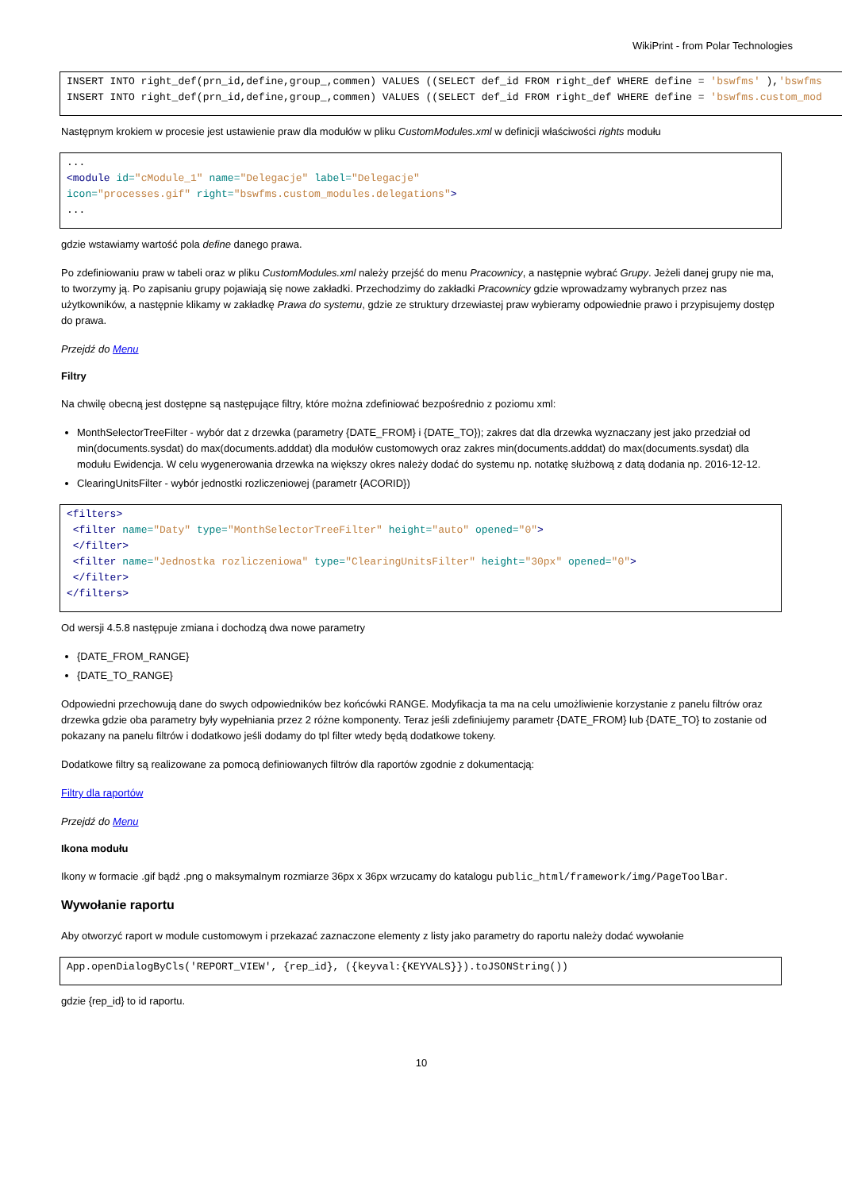WikiPrint - from Polar Technologies
INSERT INTO right_def(prn_id,define,group_,commen) VALUES ((SELECT def_id FROM right_def WHERE define = 'bswfms' ),'bswfms
INSERT INTO right_def(prn_id,define,group_,commen) VALUES ((SELECT def_id FROM right_def WHERE define = 'bswfms.custom_mod
Następnym krokiem w procesie jest ustawienie praw dla modułów w pliku CustomModules.xml w definicji właściwości rights modułu
...
<module id="cModule_1" name="Delegacje" label="Delegacje"
icon="processes.gif" right="bswfms.custom_modules.delegations">
...
gdzie wstawiamy wartość pola define danego prawa.
Po zdefiniowaniu praw w tabeli oraz w pliku CustomModules.xml należy przejść do menu Pracownicy, a następnie wybrać Grupy. Jeżeli danej grupy nie ma, to tworzymy ją. Po zapisaniu grupy pojawiają się nowe zakładki. Przechodzimy do zakładki Pracownicy gdzie wprowadzamy wybranych przez nas użytkowników, a następnie klikamy w zakładkę Prawa do systemu, gdzie ze struktury drzewiastej praw wybieramy odpowiednie prawo i przypisujemy dostęp do prawa.
Przejdź do Menu
Filtry
Na chwilę obecną jest dostępne są następujące filtry, które można zdefiniować bezpośrednio z poziomu xml:
MonthSelectorTreeFilter - wybór dat z drzewka (parametry {DATE_FROM} i {DATE_TO}); zakres dat dla drzewka wyznaczany jest jako przedział od min(documents.sysdat) do max(documents.adddat) dla modułów customowych oraz zakres min(documents.adddat) do max(documents.sysdat) dla modułu Ewidencja. W celu wygenerowania drzewka na większy okres należy dodać do systemu np. notatkę służbową z datą dodania np. 2016-12-12.
ClearingUnitsFilter - wybór jednostki rozliczeniowej (parametr {ACORID})
<filters>
 <filter name="Daty" type="MonthSelectorTreeFilter" height="auto" opened="0">
 </filter>
 <filter name="Jednostka rozliczeniowa" type="ClearingUnitsFilter" height="30px" opened="0">
 </filter>
</filters>
Od wersji 4.5.8 następuje zmiana i dochodzą dwa nowe parametry
{DATE_FROM_RANGE}
{DATE_TO_RANGE}
Odpowiedni przechowują dane do swych odpowiedników bez końcówki RANGE. Modyfikacja ta ma na celu umożliwienie korzystanie z panelu filtrów oraz drzewka gdzie oba parametry były wypełniania przez 2 różne komponenty. Teraz jeśli zdefiniujemy parametr {DATE_FROM} lub {DATE_TO} to zostanie od pokazany na panelu filtrów i dodatkowo jeśli dodamy do tpl filter wtedy będą dodatkowe tokeny.
Dodatkowe filtry są realizowane za pomocą definiowanych filtrów dla raportów zgodnie z dokumentacją:
Filtry dla raportów
Przejdź do Menu
Ikona modułu
Ikony w formacie .gif bądź .png o maksymalnym rozmiarze 36px x 36px wrzucamy do katalogu public_html/framework/img/PageToolBar.
Wywołanie raportu
Aby otworzyć raport w module customowym i przekazać zaznaczone elementy z listy jako parametry do raportu należy dodać wywołanie
App.openDialogByCls('REPORT_VIEW', {rep_id}, ({keyval:{KEYVALS}}).toJSONString())
gdzie {rep_id} to id raportu.
10